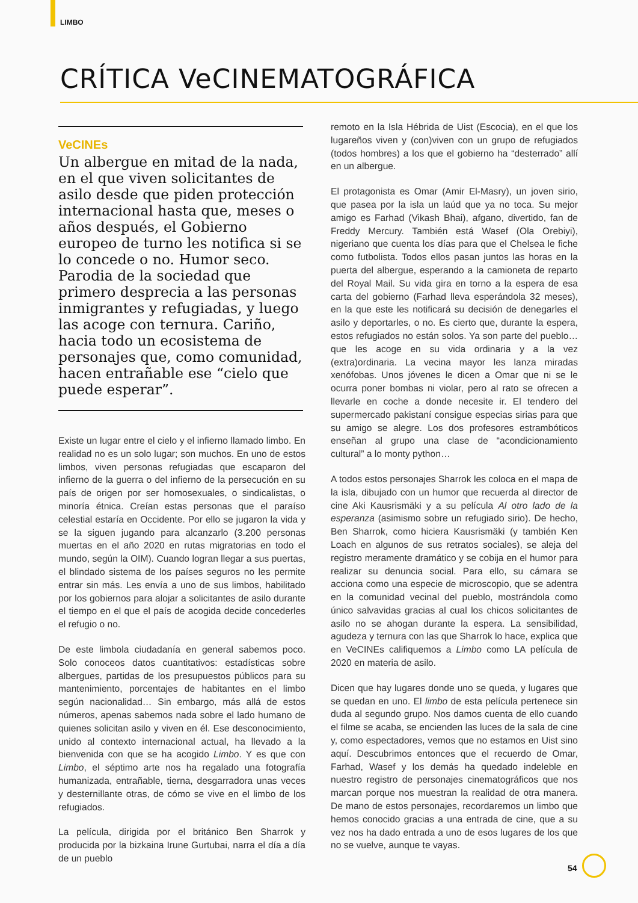LIMBO
CRÍTICA VeCINEMATOGRÁFICA
VeCINEs
Un albergue en mitad de la nada, en el que viven solicitantes de asilo desde que piden protección internacional hasta que, meses o años después, el Gobierno europeo de turno les notifica si se lo concede o no. Humor seco. Parodia de la sociedad que primero desprecia a las personas inmigrantes y refugiadas, y luego las acoge con ternura. Cariño, hacia todo un ecosistema de personajes que, como comunidad, hacen entrañable ese “cielo que puede esperar”.
Existe un lugar entre el cielo y el infierno llamado limbo. En realidad no es un solo lugar; son muchos. En uno de estos limbos, viven personas refugiadas que escaparon del infierno de la guerra o del infierno de la persecución en su país de origen por ser homosexuales, o sindicalistas, o minoría étnica. Creían estas personas que el paraíso celestial estaría en Occidente. Por ello se jugaron la vida y se la siguen jugando para alcanzarlo (3.200 personas muertas en el año 2020 en rutas migratorias en todo el mundo, según la OIM). Cuando logran llegar a sus puertas, el blindado sistema de los países seguros no les permite entrar sin más. Les envía a uno de sus limbos, habilitado por los gobiernos para alojar a solicitantes de asilo durante el tiempo en el que el país de acogida decide concederles el refugio o no.
De este limbola ciudadanía en general sabemos poco. Solo conoceos datos cuantitativos: estadísticas sobre albergues, partidas de los presupuestos públicos para su mantenimiento, porcentajes de habitantes en el limbo según nacionalidad… Sin embargo, más allá de estos números, apenas sabemos nada sobre el lado humano de quienes solicitan asilo y viven en él. Ese desconocimiento, unido al contexto internacional actual, ha llevado a la bienvenida con que se ha acogido Limbo. Y es que con Limbo, el séptimo arte nos ha regalado una fotografía humanizada, entrañable, tierna, desgarradora unas veces y desternillante otras, de cómo se vive en el limbo de los refugiados.
La película, dirigida por el británico Ben Sharrok y producida por la bizkaina Irune Gurtubai, narra el día a día de un pueblo
remoto en la Isla Hébrida de Uist (Escocia), en el que los lugareños viven y (con)viven con un grupo de refugiados (todos hombres) a los que el gobierno ha “desterrado” allí en un albergue.
El protagonista es Omar (Amir El-Masry), un joven sirio, que pasea por la isla un laúd que ya no toca. Su mejor amigo es Farhad (Vikash Bhai), afgano, divertido, fan de Freddy Mercury. También está Wasef (Ola Orebiyi), nigeriano que cuenta los días para que el Chelsea le fiche como futbolista. Todos ellos pasan juntos las horas en la puerta del albergue, esperando a la camioneta de reparto del Royal Mail. Su vida gira en torno a la espera de esa carta del gobierno (Farhad lleva esperándola 32 meses), en la que este les notificará su decisión de denegarles el asilo y deportarles, o no. Es cierto que, durante la espera, estos refugiados no están solos. Ya son parte del pueblo… que les acoge en su vida ordinaria y a la vez (extra)ordinaria. La vecina mayor les lanza miradas xenófobas. Unos jóvenes le dicen a Omar que ni se le ocurra poner bombas ni violar, pero al rato se ofrecen a llevarle en coche a donde necesite ir. El tendero del supermercado pakistaní consigue especias sirias para que su amigo se alegre. Los dos profesores estrambóticos enseñan al grupo una clase de “acondicionamiento cultural” a lo monty python…
A todos estos personajes Sharrok les coloca en el mapa de la isla, dibujado con un humor que recuerda al director de cine Aki Kausrismäki y a su película Al otro lado de la esperanza (asimismo sobre un refugiado sirio). De hecho, Ben Sharrok, como hiciera Kausrismäki (y también Ken Loach en algunos de sus retratos sociales), se aleja del registro meramente dramático y se cobija en el humor para realizar su denuncia social. Para ello, su cámara se acciona como una especie de microscopio, que se adentra en la comunidad vecinal del pueblo, mostrándola como único salvavidas gracias al cual los chicos solicitantes de asilo no se ahogan durante la espera. La sensibilidad, agudeza y ternura con las que Sharrok lo hace, explica que en VeCINEs califiquemos a Limbo como LA película de 2020 en materia de asilo.
Dicen que hay lugares donde uno se queda, y lugares que se quedan en uno. El limbo de esta película pertenece sin duda al segundo grupo. Nos damos cuenta de ello cuando el filme se acaba, se encienden las luces de la sala de cine y, como espectadores, vemos que no estamos en Uist sino aquí. Descubrimos entonces que el recuerdo de Omar, Farhad, Wasef y los demás ha quedado indeleble en nuestro registro de personajes cinematográficos que nos marcan porque nos muestran la realidad de otra manera. De mano de estos personajes, recordaremos un limbo que hemos conocido gracias a una entrada de cine, que a su vez nos ha dado entrada a uno de esos lugares de los que no se vuelve, aunque te vayas.
54